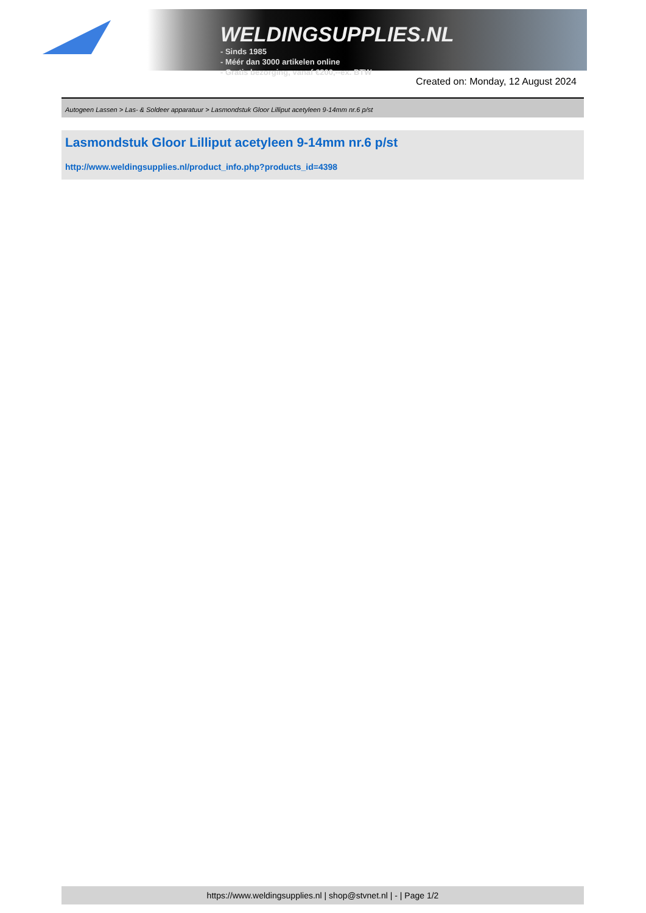WELDINGSUPPLIES.NL
- Sinds 1985
- Méér dan 3000 artikelen online
- Gratis bezorging, vanaf €200,--ex. BTW
Created on: Monday, 12 August 2024
Autogeen Lassen > Las- & Soldeer apparatuur > Lasmondstuk Gloor Lilliput acetyleen 9-14mm nr.6 p/st
Lasmondstuk Gloor Lilliput acetyleen 9-14mm nr.6 p/st
http://www.weldingsupplies.nl/product_info.php?products_id=4398
https://www.weldingsupplies.nl | shop@stvnet.nl | - | Page 1/2